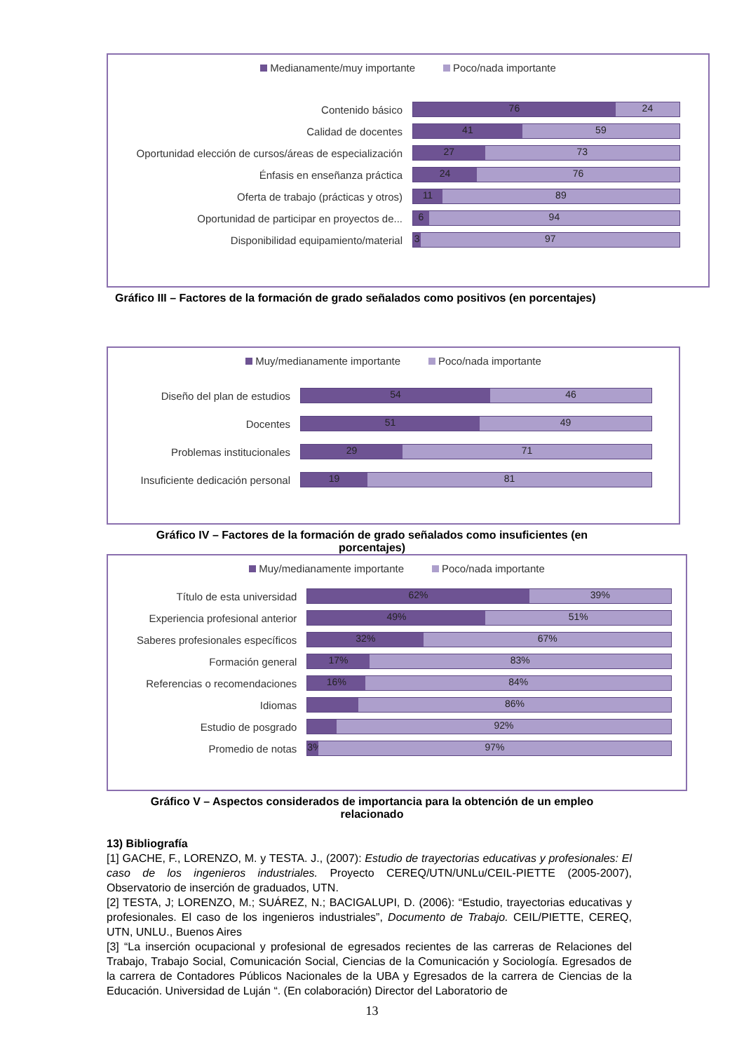Medianamente/muy importante Poco/nada importante
Contenido básico
76 24
Calidad de docentes
41 59
Oportunidad elección de cursos/áreas de especialización
27 73
Énfasis en enseñanza práctica
24 76
Oferta de trabajo (prácticas y otros)
11 89
Oportunidad de participar en proyectos de...
6 94
Disponibilidad equipamiento/material
3 97
Gráfico III – Factores de la formación de grado señalados como positivos (en porcentajes)
Muy/medianamente importante Poco/nada importante
Diseño del plan de estudios
54 46
Docentes
51 49
Problemas institucionales
29 71
Insuficiente dedicación personal
19 81
Gráfico IV – Factores de la formación de grado señalados como insuficientes (en
porcentajes)
Muy/medianamente importante Poco/nada importante
Título de esta universidad
62% 39%
Experiencia profesional anterior
49% 51%
Saberes profesionales específicos
32% 67%
Formación general
17% 83%
Referencias o recomendaciones
16% 84%
Idiomas
86%
Estudio de posgrado
92%
Promedio de notas
3% 97%
Gráfico V – Aspectos considerados de importancia para la obtención de un empleo
relacionado
13) Bibliografía
[1] GACHE, F., LORENZO, M. y TESTA. J., (2007): Estudio de trayectorias educativas y profesionales: El caso de los ingenieros industriales. Proyecto CEREQ/UTN/UNLu/CEIL-PIETTE (2005-2007), Observatorio de inserción de graduados, UTN.
[2] TESTA, J; LORENZO, M.; SUÁREZ, N.; BACIGALUPI, D. (2006): “Estudio, trayectorias educativas y profesionales. El caso de los ingenieros industriales”, Documento de Trabajo. CEIL/PIETTE, CEREQ, UTN, UNLU., Buenos Aires
[3] “La inserción ocupacional y profesional de egresados recientes de las carreras de Relaciones del Trabajo, Trabajo Social, Comunicación Social, Ciencias de la Comunicación y Sociología. Egresados de la carrera de Contadores Públicos Nacionales de la UBA y Egresados de la carrera de Ciencias de la Educación. Universidad de Luján “. (En colaboración) Director del Laboratorio de
13